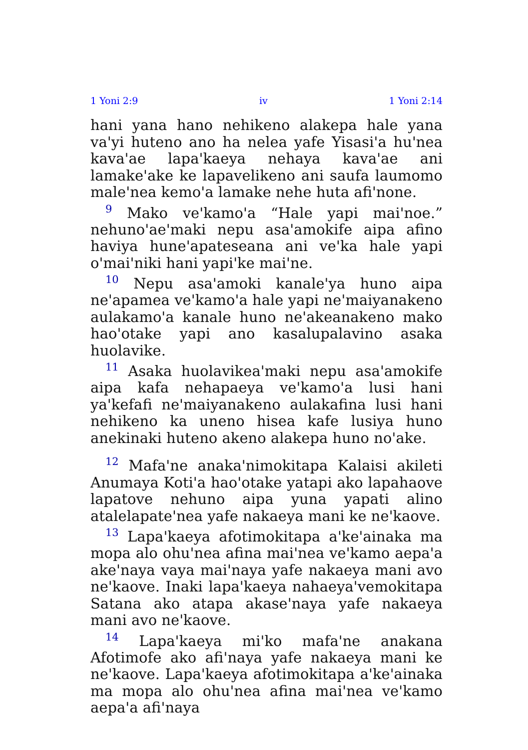1 Yoni 2:9 iv 1 Yoni 2:14
hani yana hano nehikeno alakepa hale yana va'yi huteno ano ha nelea yafe Yisasi'a hu'nea kava'ae lapa'kaeya nehaya kava'ae ani lamake'ake ke lapavelikeno ani saufa laumomo male'nea kemo'a lamake nehe huta afi'none.
<sup>9</sup> Mako ve'kamo'a “Hale yapi mai'noe.” nehuno'ae'maki nepu asa'amokife aipa afino haviya hune'apateseana ani ve'ka hale yapi o'mai'niki hani yapi'ke mai'ne.
<sup>10</sup> Nepu asa'amoki kanale'ya huno aipa ne'apamea ve'kamo'a hale yapi ne'maiyanakeno aulakamo'a kanale huno ne'akeanakeno mako hao'otake yapi ano kasalupalavino asaka huolavike.
<sup>11</sup> Asaka huolavikea'maki nepu asa'amokife aipa kafa nehapaeya ve'kamo'a lusi hani ya'kefafi ne'maiyanakeno aulakafina lusi hani nehikeno ka uneno hisea kafe lusiya huno anekinaki huteno akeno alakepa huno no'ake.
<sup>12</sup> Mafa'ne anaka'nimokitapa Kalaisi akileti Anumaya Koti'a hao'otake yatapi ako lapahaove lapatove nehuno aipa yuna yapati alino atalelapate'nea yafe nakaeya mani ke ne'kaove.
<sup>13</sup> Lapa'kaeya afotimokitapa a'ke'ainaka ma mopa alo ohu'nea afina mai'nea ve'kamo aepa'a ake'naya vaya mai'naya yafe nakaeya mani avo ne'kaove. Inaki lapa'kaeya nahaeya'vemokitapa Satana ako atapa akase'naya yafe nakaeya mani avo ne'kaove.
<sup>14</sup> Lapa'kaeya mi'ko mafa'ne anakana Afotimofe ako afi'naya yafe nakaeya mani ke ne'kaove. Lapa'kaeya afotimokitapa a'ke'ainaka ma mopa alo ohu'nea afina mai'nea ve'kamo aepa'a afi'naya